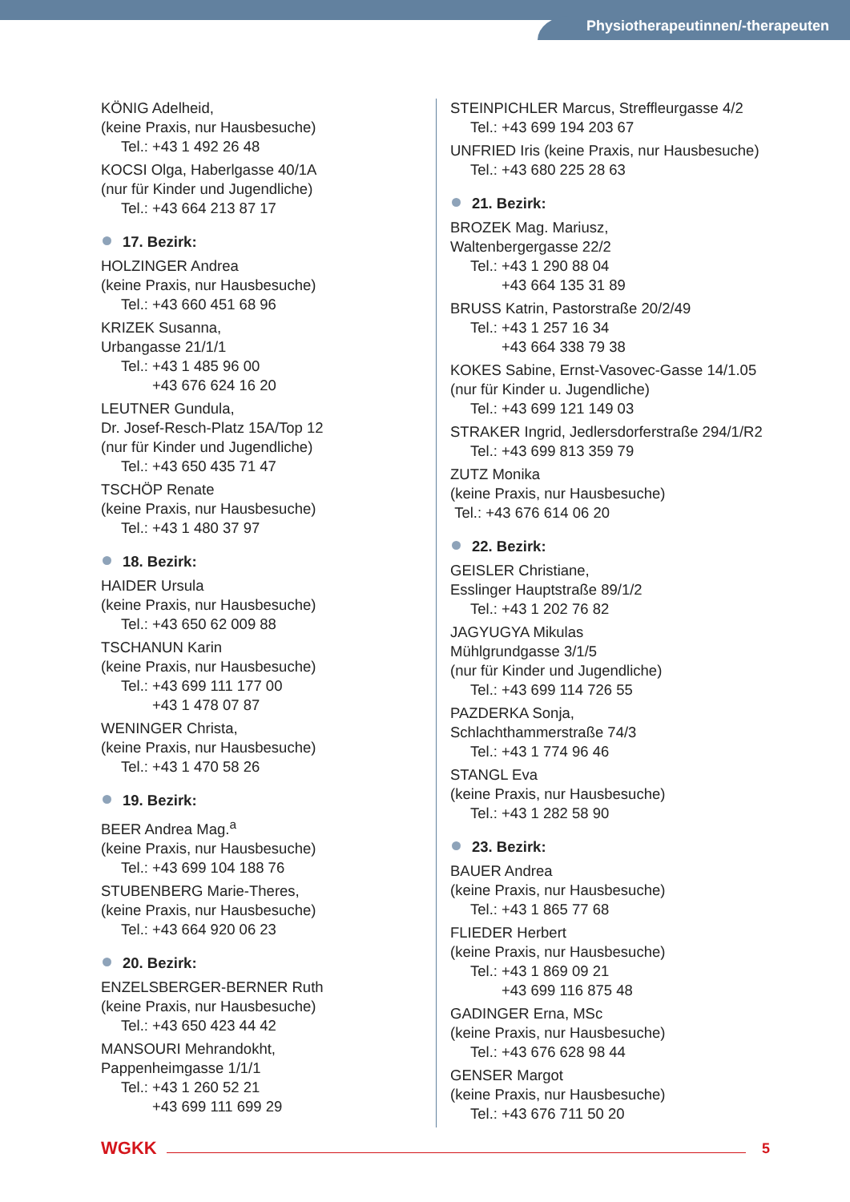Physiotherapeutinnen/-therapeuten
KÖNIG Adelheid,
(keine Praxis, nur Hausbesuche)
Tel.: +43 1 492 26 48
KOCSI Olga, Haberlgasse 40/1A
(nur für Kinder und Jugendliche)
Tel.: +43 664 213 87 17
17. Bezirk:
HOLZINGER Andrea
(keine Praxis, nur Hausbesuche)
Tel.: +43 660 451 68 96
KRIZEK Susanna,
Urbangasse 21/1/1
Tel.: +43 1 485 96 00
+43 676 624 16 20
LEUTNER Gundula,
Dr. Josef-Resch-Platz 15A/Top 12
(nur für Kinder und Jugendliche)
Tel.: +43 650 435 71 47
TSCHÖP Renate
(keine Praxis, nur Hausbesuche)
Tel.: +43 1 480 37 97
18. Bezirk:
HAIDER Ursula
(keine Praxis, nur Hausbesuche)
Tel.: +43 650 62 009 88
TSCHANUN Karin
(keine Praxis, nur Hausbesuche)
Tel.: +43 699 111 177 00
+43 1 478 07 87
WENINGER Christa,
(keine Praxis, nur Hausbesuche)
Tel.: +43 1 470 58 26
19. Bezirk:
BEER Andrea Mag.<sup>a</sup>
(keine Praxis, nur Hausbesuche)
Tel.: +43 699 104 188 76
STUBENBERG Marie-Theres,
(keine Praxis, nur Hausbesuche)
Tel.: +43 664 920 06 23
20. Bezirk:
ENZELSBERGER-BERNER Ruth
(keine Praxis, nur Hausbesuche)
Tel.: +43 650 423 44 42
MANSOURI Mehrandokht,
Pappenheimgasse 1/1/1
Tel.: +43 1 260 52 21
+43 699 111 699 29
STEINPICHLER Marcus, Streffleurgasse 4/2
Tel.: +43 699 194 203 67
UNFRIED Iris (keine Praxis, nur Hausbesuche)
Tel.: +43 680 225 28 63
21. Bezirk:
BROZEK Mag. Mariusz,
Waltenbergergasse 22/2
Tel.: +43 1 290 88 04
+43 664 135 31 89
BRUSS Katrin, Pastorstraße 20/2/49
Tel.: +43 1 257 16 34
+43 664 338 79 38
KOKES Sabine, Ernst-Vasovec-Gasse 14/1.05
(nur für Kinder u. Jugendliche)
Tel.: +43 699 121 149 03
STRAKER Ingrid, Jedlersdorferstraße 294/1/R2
Tel.: +43 699 813 359 79
ZUTZ Monika
(keine Praxis, nur Hausbesuche)
Tel.: +43 676 614 06 20
22. Bezirk:
GEISLER Christiane,
Esslinger Hauptstraße 89/1/2
Tel.: +43 1 202 76 82
JAGYUGYA Mikulas
Mühlgrundgasse 3/1/5
(nur für Kinder und Jugendliche)
Tel.: +43 699 114 726 55
PAZDERKA Sonja,
Schlachthammerstraße 74/3
Tel.: +43 1 774 96 46
STANGL Eva
(keine Praxis, nur Hausbesuche)
Tel.: +43 1 282 58 90
23. Bezirk:
BAUER Andrea
(keine Praxis, nur Hausbesuche)
Tel.: +43 1 865 77 68
FLIEDER Herbert
(keine Praxis, nur Hausbesuche)
Tel.: +43 1 869 09 21
+43 699 116 875 48
GADINGER Erna, MSc
(keine Praxis, nur Hausbesuche)
Tel.: +43 676 628 98 44
GENSER Margot
(keine Praxis, nur Hausbesuche)
Tel.: +43 676 711 50 20
WGKK 5